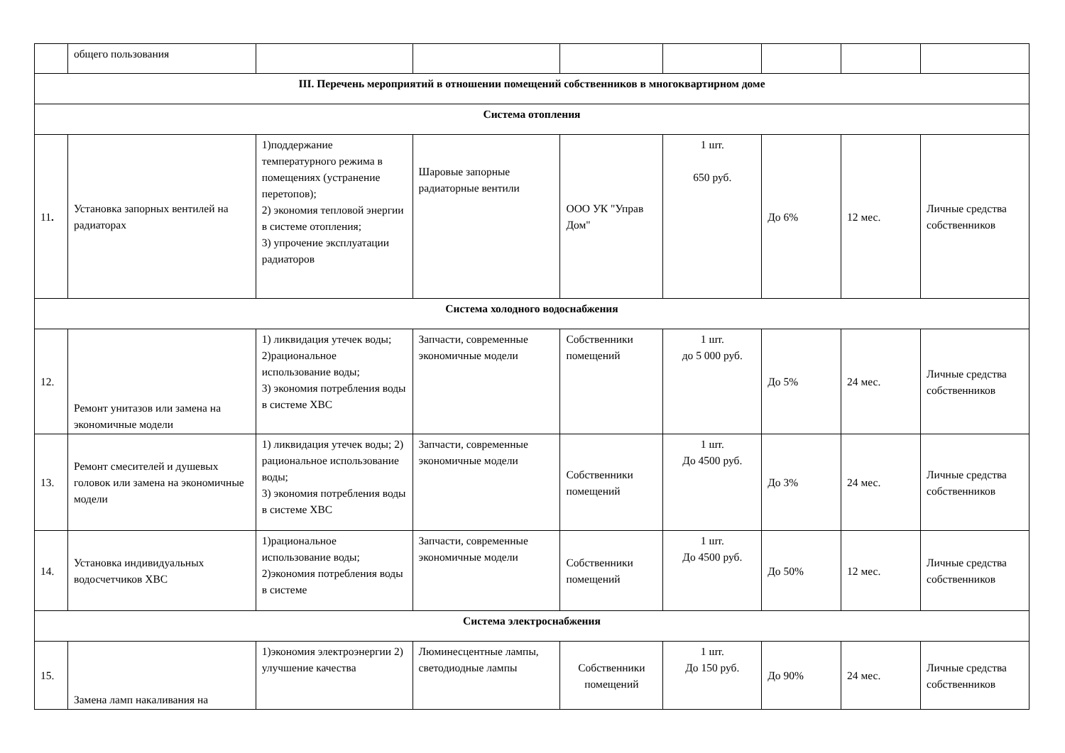| | общего пользования | | | | | | | |
| III. Перечень мероприятий в отношении помещений собственников в многоквартирном доме | | | | | | | | |
| Система отопления | | | | | | | | |
| 11 . | Установка запорных вентилей на радиаторах | 1)поддержание температурного режима в помещениях (устранение перетопов); 2) экономия тепловой энергии в системе отопления; 3) упрочение эксплуатации радиаторов | Шаровые запорные радиаторные вентили | ООО УК "Управ Дом" | 1 шт. 650 руб. | До 6% | 12 мес. | Личные средства собственников |
| Система холодного водоснабжения | | | | | | | | |
| 12. | Ремонт унитазов или замена на экономичные модели | 1) ликвидация утечек воды; 2)рациональное использование воды; 3) экономия потребления воды в системе ХВС | Запчасти, современные экономичные модели | Собственники помещений | 1 шт. до 5 000 руб. | До 5% | 24 мес. | Личные средства собственников |
| 13. | Ремонт смесителей и душевых головок или замена на экономичные модели | 1) ликвидация утечек воды; 2) рациональное использование воды; 3) экономия потребления воды в системе ХВС | Запчасти, современные экономичные модели | Собственники помещений | 1 шт. До 4500 руб. | До 3% | 24 мес. | Личные средства собственников |
| 14. | Установка индивидуальных водосчетчиков ХВС | 1)рациональное использование воды; 2)экономия потребления воды в системе | Запчасти, современные экономичные модели | Собственники помещений | 1 шт. До 4500 руб. | До 50% | 12 мес. | Личные средства собственников |
| Система электроснабжения | | | | | | | | |
| 15. | Замена ламп накаливания на | 1)экономия электроэнергии 2) улучшение качества | Люминесцентные лампы, светодиодные лампы | Собственники помещений | 1 шт. До 150 руб. | До 90% | 24 мес. | Личные средства собственников |